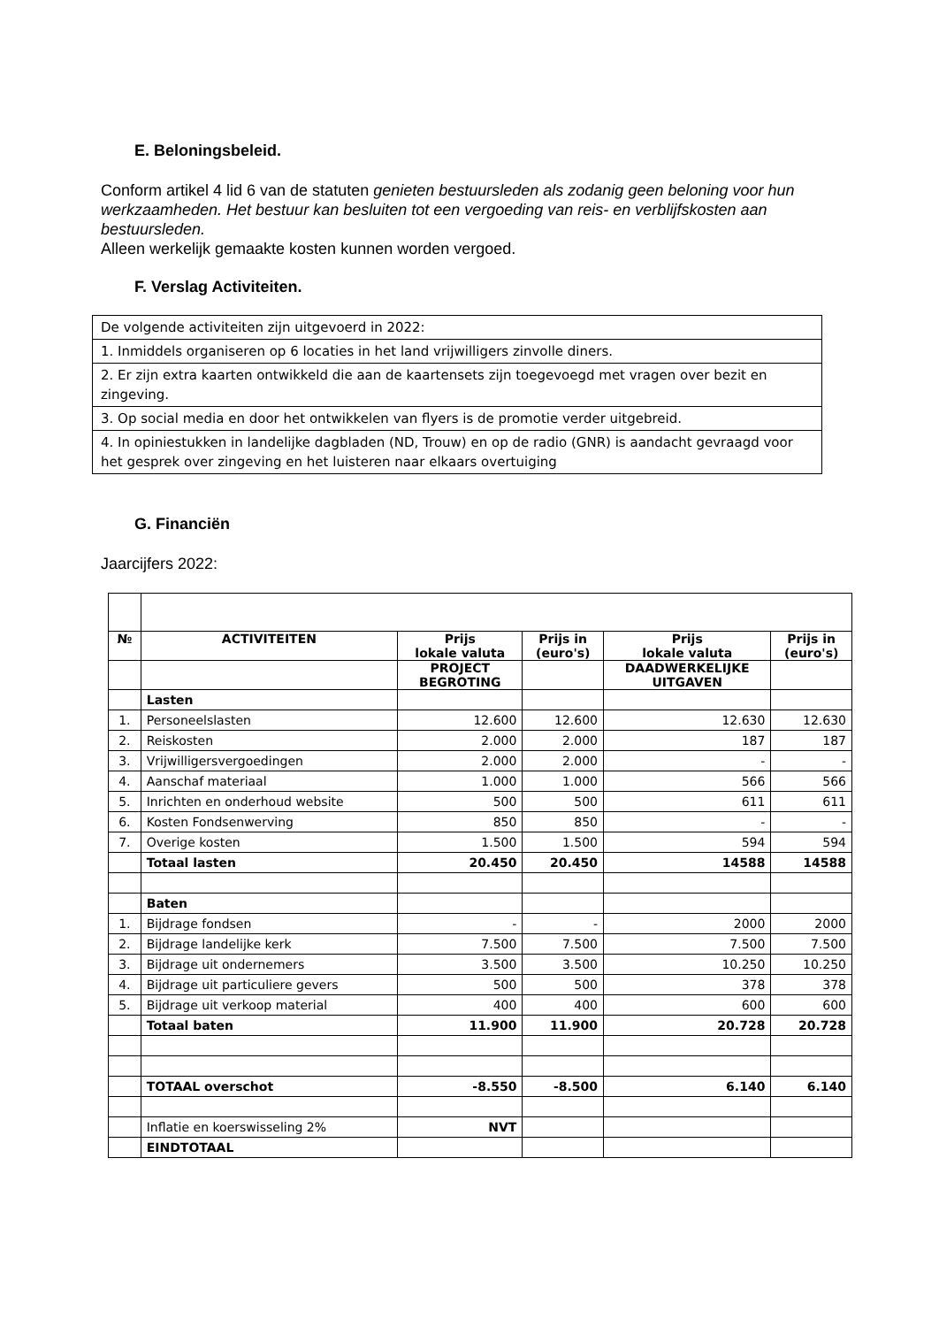E. Beloningsbeleid.
Conform artikel 4 lid 6 van de statuten genieten bestuursleden als zodanig geen beloning voor hun werkzaamheden. Het bestuur kan besluiten tot een vergoeding van reis- en verblijfskosten aan bestuursleden.
Alleen werkelijk gemaakte kosten kunnen worden vergoed.
F. Verslag Activiteiten.
| De volgende activiteiten zijn uitgevoerd in 2022: |
| 1. Inmiddels organiseren op 6 locaties in het land vrijwilligers zinvolle diners. |
| 2. Er zijn extra kaarten ontwikkeld die aan de kaartensets zijn toegevoegd met vragen over bezit en zingeving. |
| 3. Op social media en door het ontwikkelen van flyers is de promotie verder uitgebreid. |
| 4. In opiniestukken in landelijke dagbladen (ND, Trouw) en op de radio (GNR) is aandacht gevraagd voor het gesprek over zingeving en het luisteren naar elkaars overtuiging |
G. Financiën
Jaarcijfers 2022:
| № | ACTIVITEITEN | Prijs lokale valuta | Prijs in (euro's) | Prijs lokale valuta | Prijs in (euro's) |
| --- | --- | --- | --- | --- | --- |
| | | PROJECT BEGROTING | | DAADWERKELIJKE UITGAVEN | |
| | Lasten | | | | |
| 1. | Personeelslasten | 12.600 | 12.600 | 12.630 | 12.630 |
| 2. | Reiskosten | 2.000 | 2.000 | 187 | 187 |
| 3. | Vrijwilligersvergoedingen | 2.000 | 2.000 | - | - |
| 4. | Aanschaf materiaal | 1.000 | 1.000 | 566 | 566 |
| 5. | Inrichten en onderhoud website | 500 | 500 | 611 | 611 |
| 6. | Kosten Fondsenwerving | 850 | 850 | - | - |
| 7. | Overige kosten | 1.500 | 1.500 | 594 | 594 |
| | Totaal lasten | 20.450 | 20.450 | 14588 | 14588 |
| | Baten | | | | |
| 1. | Bijdrage fondsen | - | - | 2000 | 2000 |
| 2. | Bijdrage landelijke kerk | 7.500 | 7.500 | 7.500 | 7.500 |
| 3. | Bijdrage uit ondernemers | 3.500 | 3.500 | 10.250 | 10.250 |
| 4. | Bijdrage uit particuliere gevers | 500 | 500 | 378 | 378 |
| 5. | Bijdrage uit verkoop material | 400 | 400 | 600 | 600 |
| | Totaal baten | 11.900 | 11.900 | 20.728 | 20.728 |
| | TOTAAL overschot | -8.550 | -8.500 | 6.140 | 6.140 |
| | Inflatie en koerswisseling 2% | NVT | | | |
| | EINDTOTAAL | | | | |